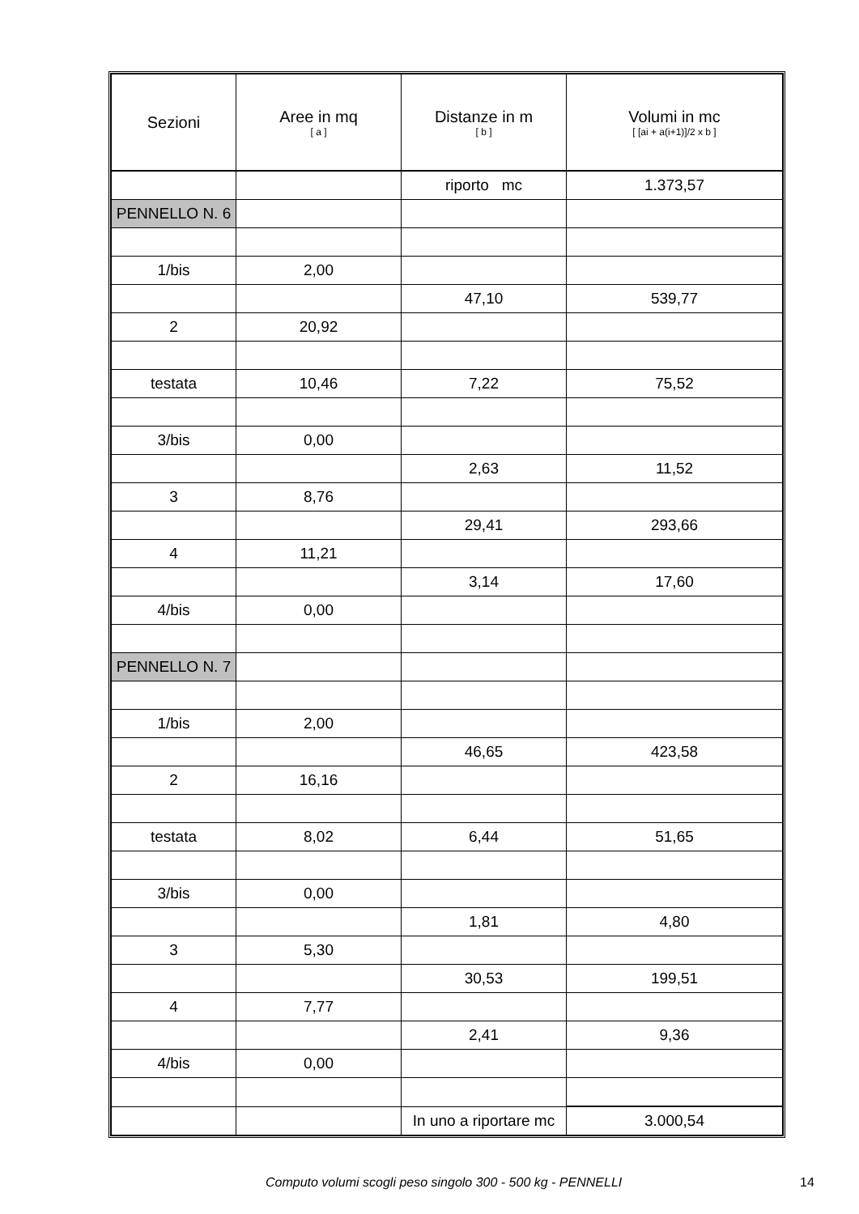| Sezioni | Aree in mq [ a ] | Distanze in m [ b ] | Volumi in mc [ [ai + a(i+1)]/2 x b ] |
| --- | --- | --- | --- |
| | | riporto mc | 1.373,57 |
| PENNELLO N. 6 | | | |
| 1/bis | 2,00 | | |
| | | 47,10 | 539,77 |
| 2 | 20,92 | | |
| testata | 10,46 | 7,22 | 75,52 |
| 3/bis | 0,00 | | |
| | | 2,63 | 11,52 |
| 3 | 8,76 | | |
| | | 29,41 | 293,66 |
| 4 | 11,21 | | |
| | | 3,14 | 17,60 |
| 4/bis | 0,00 | | |
| PENNELLO N. 7 | | | |
| 1/bis | 2,00 | | |
| | | 46,65 | 423,58 |
| 2 | 16,16 | | |
| testata | 8,02 | 6,44 | 51,65 |
| 3/bis | 0,00 | | |
| | | 1,81 | 4,80 |
| 3 | 5,30 | | |
| | | 30,53 | 199,51 |
| 4 | 7,77 | | |
| | | 2,41 | 9,36 |
| 4/bis | 0,00 | | |
| | | In uno a riportare mc | 3.000,54 |
Computo volumi scogli peso singolo 300 - 500 kg - PENNELLI 14